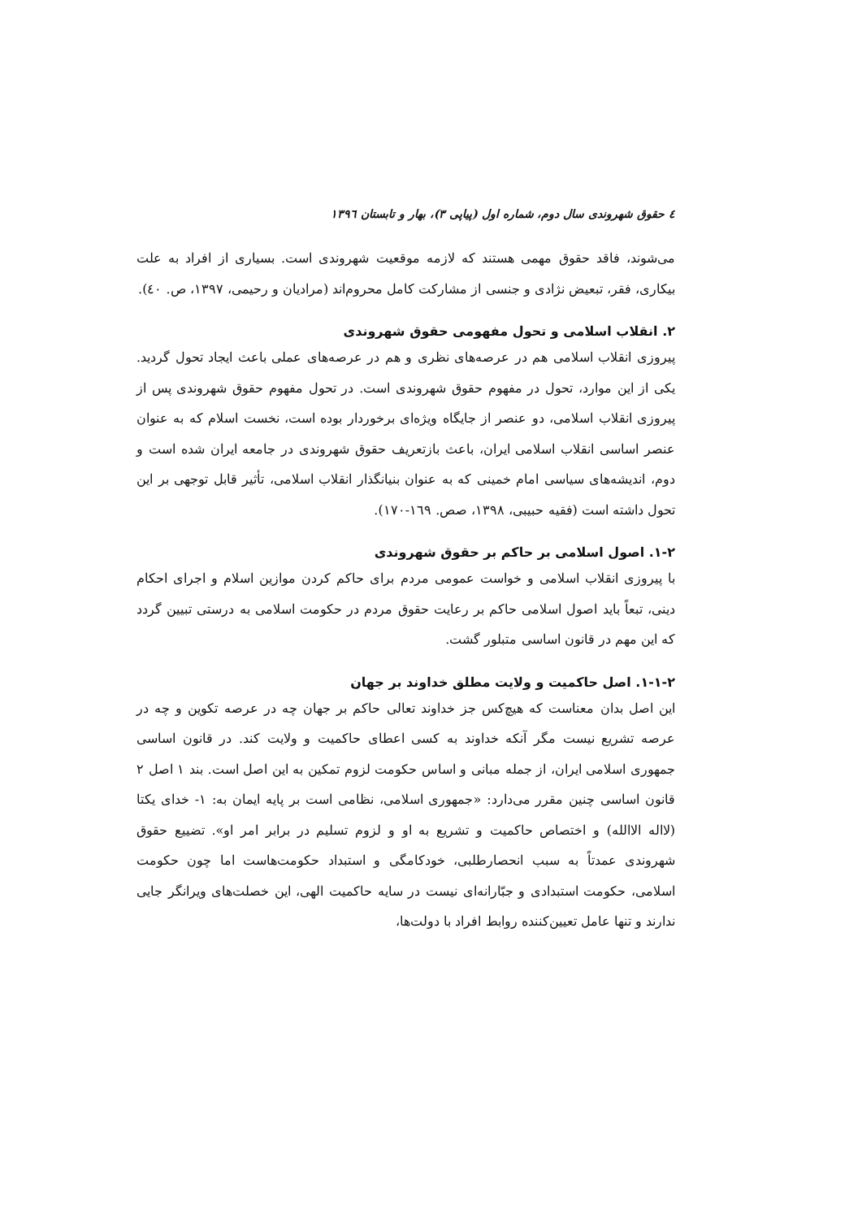٤ حقوق شهروندی سال دوم، شماره اول (پیاپی ٣)، بهار و تابستان ١٣٩٦
می‌شوند، فاقد حقوق مهمی هستند که لازمه موقعیت شهروندی است. بسیاری از افراد به علت بیکاری، فقر، تبعیض نژادی و جنسی از مشارکت کامل محروم‌اند (مرادیان و رحیمی، ١٣٩٧، ص. ٤٠).
٢. انقلاب اسلامی و تحول مفهومی حقوق شهروندی
پیروزی انقلاب اسلامی هم در عرصه‌های نظری و هم در عرصه‌های عملی باعث ایجاد تحول گردید. یکی از این موارد، تحول در مفهوم حقوق شهروندی است. در تحول مفهوم حقوق شهروندی پس از پیروزی انقلاب اسلامی، دو عنصر از جایگاه ویژه‌ای برخوردار بوده است، نخست اسلام که به عنوان عنصر اساسی انقلاب اسلامی ایران، باعث بازتعریف حقوق شهروندی در جامعه ایران شده است و دوم، اندیشه‌های سیاسی امام خمینی که به عنوان بنیانگذار انقلاب اسلامی، تأثیر قابل توجهی بر این تحول داشته است (فقیه حبیبی، ١٣٩٨، صص. ١٦٩-١٧٠).
٢-١. اصول اسلامی بر حاکم بر حقوق شهروندی
با پیروزی انقلاب اسلامی و خواست عمومی مردم برای حاکم کردن موازین اسلام و اجرای احکام دینی، تبعاً باید اصول اسلامی حاکم بر رعایت حقوق مردم در حکومت اسلامی به درستی تبیین گردد که این مهم در قانون اساسی متبلور گشت.
٢-١-١. اصل حاکمیت و ولایت مطلق خداوند بر جهان
این اصل بدان معناست که هیچ‌کس جز خداوند تعالی حاکم بر جهان چه در عرصه تکوین و چه در عرصه تشریع نیست مگر آنکه خداوند به کسی اعطای حاکمیت و ولایت کند. در قانون اساسی جمهوری اسلامی ایران، از جمله مبانی و اساس حکومت لزوم تمکین به این اصل است. بند ١ اصل ٢ قانون اساسی چنین مقرر می‌دارد: «جمهوری اسلامی، نظامی است بر پایه ایمان به: ١- خدای یکتا (لااله الاالله) و اختصاص حاکمیت و تشریع به او و لزوم تسلیم در برابر امر او». تضییع حقوق شهروندی عمدتاً به سبب انحصارطلبی، خودکامگی و استبداد حکومت‌هاست اما چون حکومت اسلامی، حکومت استبدادی و جبّارانه‌ای نیست در سایه حاکمیت الهی، این خصلت‌های ویرانگر جایی ندارند و تنها عامل تعیین‌کننده روابط افراد با دولت‌ها،